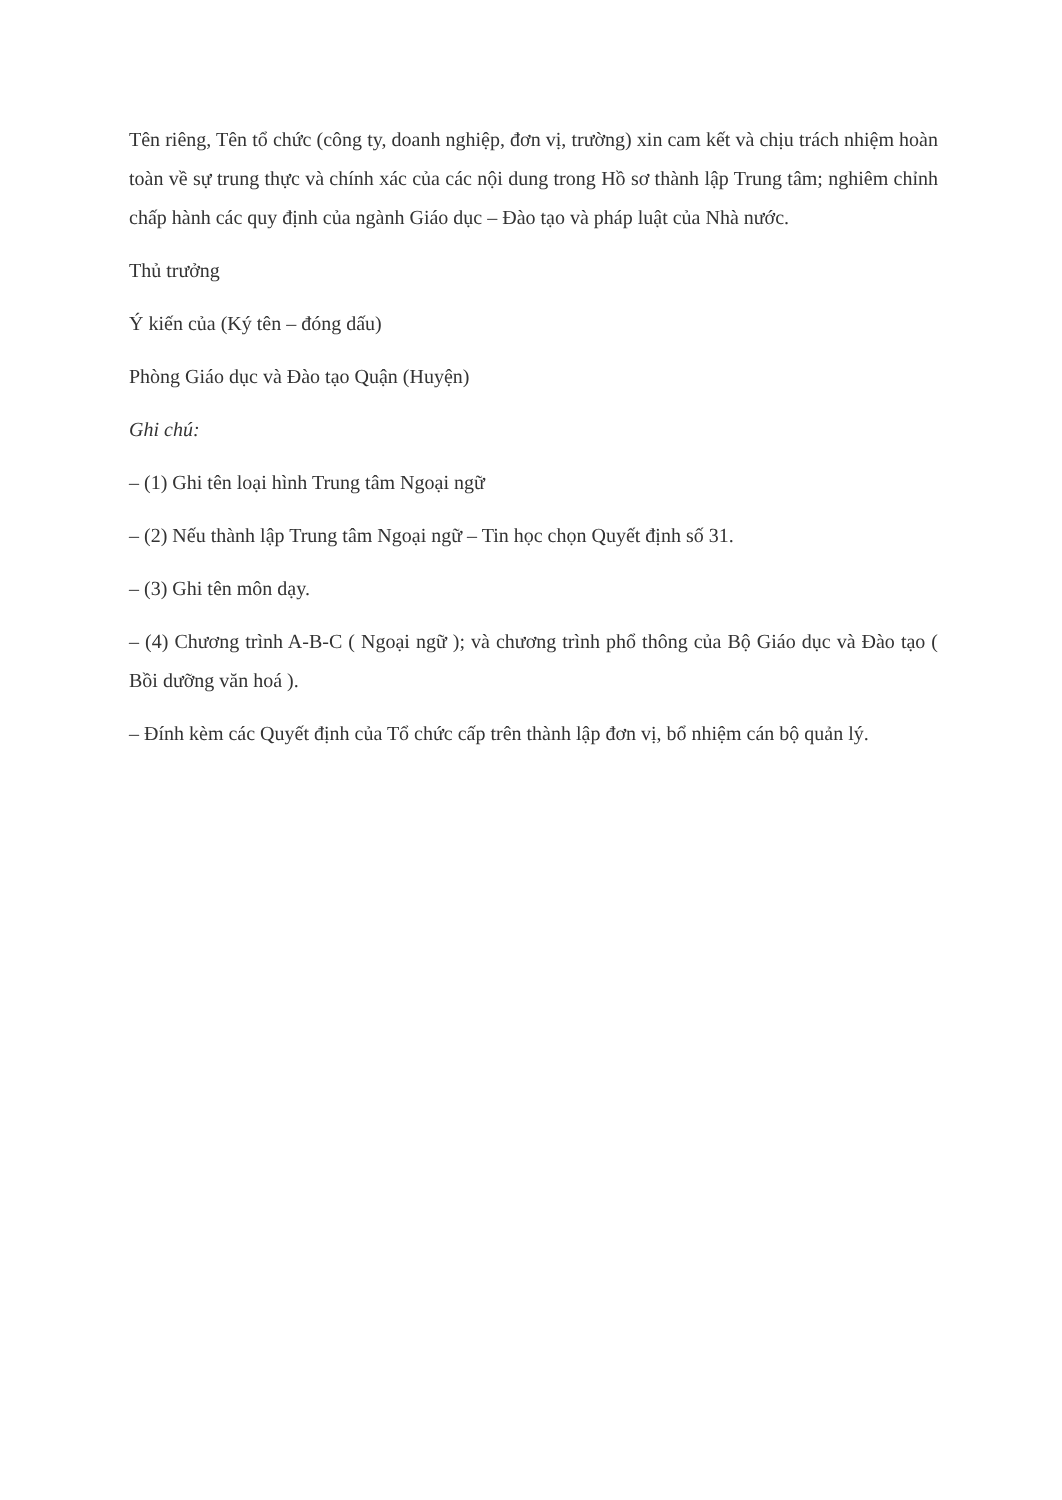Tên riêng, Tên tổ chức (công ty, doanh nghiệp, đơn vị, trường) xin cam kết và chịu trách nhiệm hoàn toàn về sự trung thực và chính xác của các nội dung trong Hồ sơ thành lập Trung tâm; nghiêm chỉnh chấp hành các quy định của ngành Giáo dục – Đào tạo và pháp luật của Nhà nước.
Thủ trưởng
Ý kiến của (Ký tên – đóng dấu)
Phòng Giáo dục và Đào tạo Quận (Huyện)
Ghi chú:
– (1) Ghi tên loại hình Trung tâm Ngoại ngữ
– (2) Nếu thành lập Trung tâm Ngoại ngữ – Tin học chọn Quyết định số 31.
– (3) Ghi tên môn dạy.
– (4) Chương trình A-B-C ( Ngoại ngữ ); và chương trình phổ thông của Bộ Giáo dục và Đào tạo ( Bồi dưỡng văn hoá ).
– Đính kèm các Quyết định của Tổ chức cấp trên thành lập đơn vị, bổ nhiệm cán bộ quản lý.